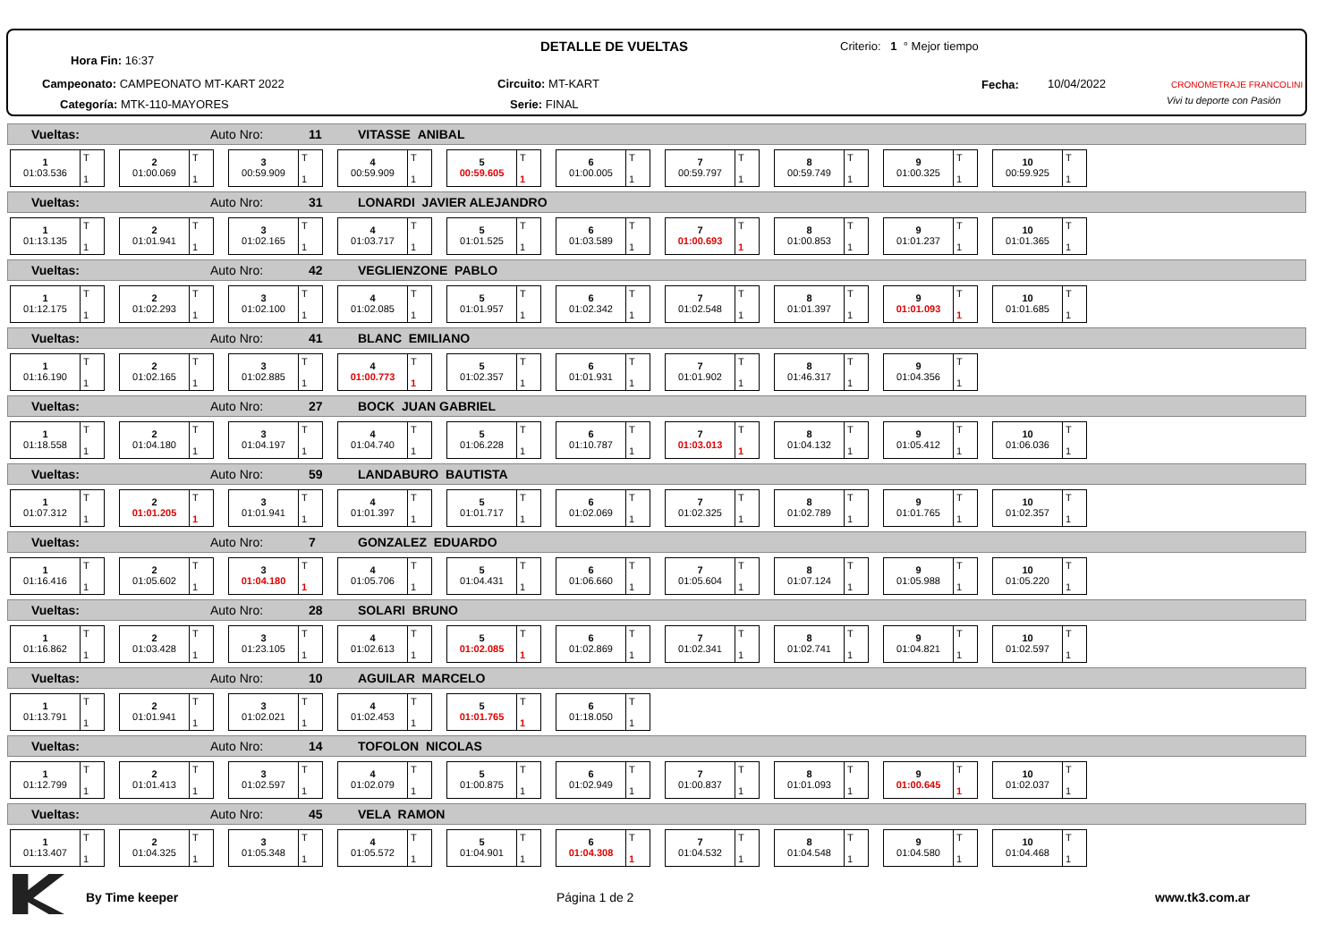Hora Fin: 16:37
Campeonato: CAMPEONATO MT-KART 2022
Categoría: MTK-110-MAYORES
DETALLE DE VUELTAS
Circuito: MT-KART
Serie: FINAL
Criterio: 1 ° Mejor tiempo
Fecha: 10/04/2022 CRONOMETRAJE FRANCOLINI
Vivi tu deporte con Pasión
Vueltas: Auto Nro: 11 VITASSE ANIBAL
1
01:03.536
T
1
2
01:00.069
T
1
3
00:59.909
T
1
4
00:59.909
T
1
5
00:59.605
T
1
6
01:00.005
T
1
7
00:59.797
T
1
8
00:59.749
T
1
9
01:00.325
T
1
10
00:59.925
T
1
Vueltas: Auto Nro: 31 LONARDI JAVIER ALEJANDRO
1
01:13.135
T
1
2
01:01.941
T
1
3
01:02.165
T
1
4
01:03.717
T
1
5
01:01.525
T
1
6
01:03.589
T
1
7
01:00.693
T
1
8
01:00.853
T
1
9
01:01.237
T
1
10
01:01.365
T
1
Vueltas: Auto Nro: 42 VEGLIENZONE PABLO
1
01:12.175
T
1
2
01:02.293
T
1
3
01:02.100
T
1
4
01:02.085
T
1
5
01:01.957
T
1
6
01:02.342
T
1
7
01:02.548
T
1
8
01:01.397
T
1
9
01:01.093
T
1
10
01:01.685
T
1
Vueltas: Auto Nro: 41 BLANC EMILIANO
1
01:16.190
T
1
2
01:02.165
T
1
3
01:02.885
T
1
4
01:00.773
T
1
5
01:02.357
T
1
6
01:01.931
T
1
7
01:01.902
T
1
8
01:46.317
T
1
9
01:04.356
T
1
Vueltas: Auto Nro: 27 BOCK JUAN GABRIEL
1
01:18.558
T
1
2
01:04.180
T
1
3
01:04.197
T
1
4
01:04.740
T
1
5
01:06.228
T
1
6
01:10.787
T
1
7
01:03.013
T
1
8
01:04.132
T
1
9
01:05.412
T
1
10
01:06.036
T
1
Vueltas: Auto Nro: 59 LANDABURO BAUTISTA
1
01:07.312
T
1
2
01:01.205
T
1
3
01:01.941
T
1
4
01:01.397
T
1
5
01:01.717
T
1
6
01:02.069
T
1
7
01:02.325
T
1
8
01:02.789
T
1
9
01:01.765
T
1
10
01:02.357
T
1
Vueltas: Auto Nro: 7 GONZALEZ EDUARDO
1
01:16.416
T
1
2
01:05.602
T
1
3
01:04.180
T
1
4
01:05.706
T
1
5
01:04.431
T
1
6
01:06.660
T
1
7
01:05.604
T
1
8
01:07.124
T
1
9
01:05.988
T
1
10
01:05.220
T
1
Vueltas: Auto Nro: 28 SOLARI BRUNO
1
01:16.862
T
1
2
01:03.428
T
1
3
01:23.105
T
1
4
01:02.613
T
1
5
01:02.085
T
1
6
01:02.869
T
1
7
01:02.341
T
1
8
01:02.741
T
1
9
01:04.821
T
1
10
01:02.597
T
1
Vueltas: Auto Nro: 10 AGUILAR MARCELO
1
01:13.791
T
1
2
01:01.941
T
1
3
01:02.021
T
1
4
01:02.453
T
1
5
01:01.765
T
1
6
01:18.050
T
1
Vueltas: Auto Nro: 14 TOFOLON NICOLAS
1
01:12.799
T
1
2
01:01.413
T
1
3
01:02.597
T
1
4
01:02.079
T
1
5
01:00.875
T
1
6
01:02.949
T
1
7
01:00.837
T
1
8
01:01.093
T
1
9
01:00.645
T
1
10
01:02.037
T
1
Vueltas: Auto Nro: 45 VELA RAMON
1
01:13.407
T
1
2
01:04.325
T
1
3
01:05.348
T
1
4
01:05.572
T
1
5
01:04.901
T
1
6
01:04.308
T
1
7
01:04.532
T
1
8
01:04.548
T
1
9
01:04.580
T
1
10
01:04.468
T
1
By Time keeper Página 1 de 2 www.tk3.com.ar